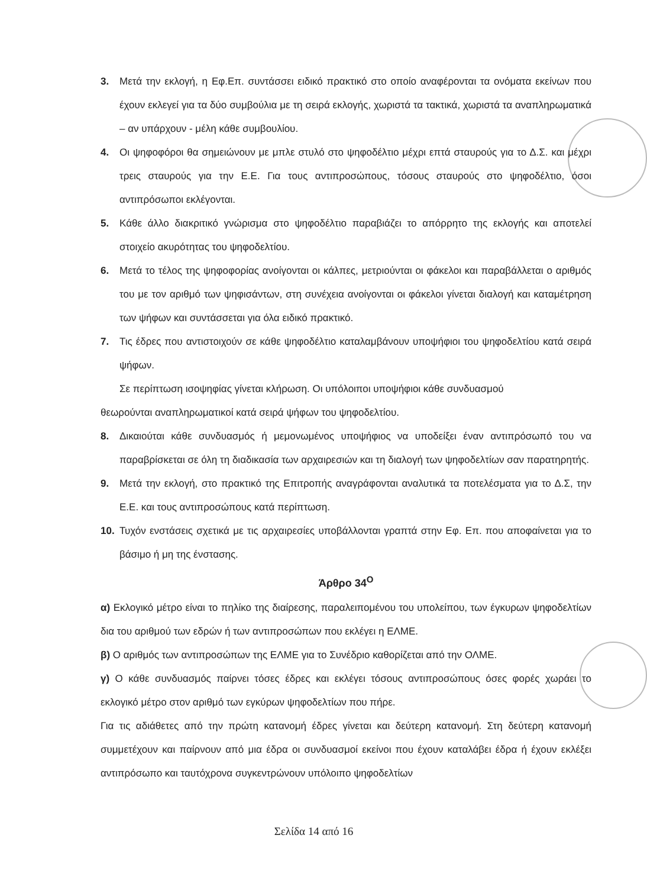3. Μετά την εκλογή, η Εφ.Επ. συντάσσει ειδικό πρακτικό στο οποίο αναφέρονται τα ονόματα εκείνων που έχουν εκλεγεί για τα δύο συμβούλια με τη σειρά εκλογής, χωριστά τα τακτικά, χωριστά τα αναπληρωματικά – αν υπάρχουν - μέλη κάθε συμβουλίου.
4. Οι ψηφοφόροι θα σημειώνουν με μπλε στυλό στο ψηφοδέλτιο μέχρι επτά σταυρούς για το Δ.Σ. και μέχρι τρεις σταυρούς για την Ε.Ε. Για τους αντιπροσώπους, τόσους σταυρούς στο ψηφοδέλτιο, όσοι αντιπρόσωποι εκλέγονται.
5. Κάθε άλλο διακριτικό γνώρισμα στο ψηφοδέλτιο παραβιάζει το απόρρητο της εκλογής και αποτελεί στοιχείο ακυρότητας του ψηφοδελτίου.
6. Μετά το τέλος της ψηφοφορίας ανοίγονται οι κάλπες, μετριούνται οι φάκελοι και παραβάλλεται ο αριθμός του με τον αριθμό των ψηφισάντων, στη συνέχεια ανοίγονται οι φάκελοι γίνεται διαλογή και καταμέτρηση των ψήφων και συντάσσεται για όλα ειδικό πρακτικό.
7. Τις έδρες που αντιστοιχούν σε κάθε ψηφοδέλτιο καταλαμβάνουν υποψήφιοι του ψηφοδελτίου κατά σειρά ψήφων.
Σε περίπτωση ισοψηφίας γίνεται κλήρωση. Οι υπόλοιποι υποψήφιοι κάθε συνδυασμού
θεωρούνται αναπληρωματικοί κατά σειρά ψήφων του ψηφοδελτίου.
8. Δικαιούται κάθε συνδυασμός ή μεμονωμένος υποψήφιος να υποδείξει έναν αντιπρόσωπό του να παραβρίσκεται σε όλη τη διαδικασία των αρχαιρεσιών και τη διαλογή των ψηφοδελτίων σαν παρατηρητής.
9. Μετά την εκλογή, στο πρακτικό της Επιτροπής αναγράφονται αναλυτικά τα ποτελέσματα για το Δ.Σ, την Ε.Ε. και τους αντιπροσώπους κατά περίπτωση.
10. Τυχόν ενστάσεις σχετικά με τις αρχαιρεσίες υποβάλλονται γραπτά στην Εφ. Επ. που αποφαίνεται για το βάσιμο ή μη της ένστασης.
Άρθρο 34<sup>Ο</sup>
α) Εκλογικό μέτρο είναι το πηλίκο της διαίρεσης, παραλειπομένου του υπολείπου, των έγκυρων ψηφοδελτίων δια του αριθμού των εδρών ή των αντιπροσώπων που εκλέγει η ΕΛΜΕ.
β) Ο αριθμός των αντιπροσώπων της ΕΛΜΕ για το Συνέδριο καθορίζεται από την ΟΛΜΕ.
γ) Ο κάθε συνδυασμός παίρνει τόσες έδρες και εκλέγει τόσους αντιπροσώπους όσες φορές χωράει το εκλογικό μέτρο στον αριθμό των εγκύρων ψηφοδελτίων που πήρε.
Για τις αδιάθετες από την πρώτη κατανομή έδρες γίνεται και δεύτερη κατανομή. Στη δεύτερη κατανομή συμμετέχουν και παίρνουν από μια έδρα οι συνδυασμοί εκείνοι που έχουν καταλάβει έδρα ή έχουν εκλέξει αντιπρόσωπο και ταυτόχρονα συγκεντρώνουν υπόλοιπο ψηφοδελτίων
Σελίδα 14 από 16